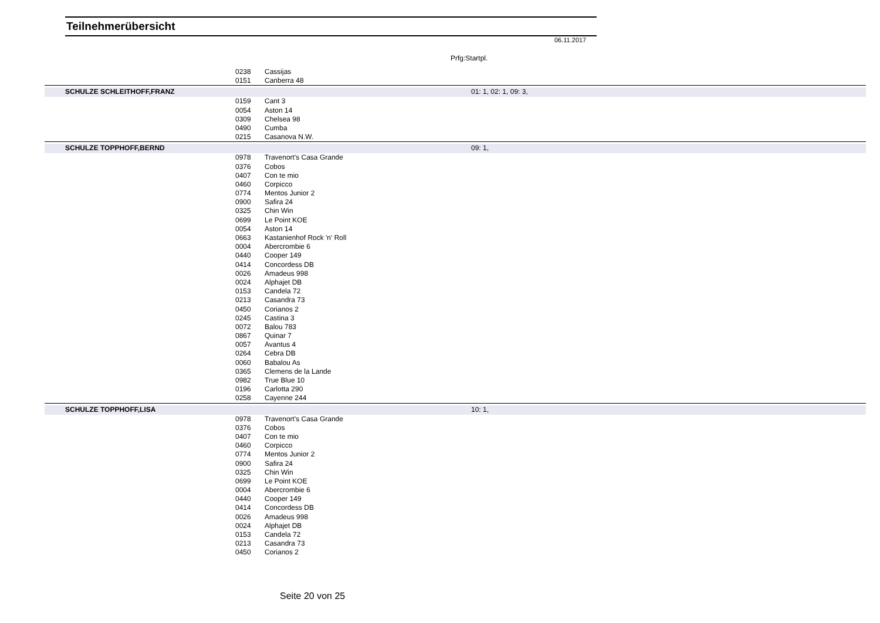Teilnehmerübersicht
06.11.2017
Prfg:Startpl.
| | 0238 | Cassijas | |
| | 0151 | Canberra 48 | |
| SCHULZE SCHLEITHOFF,FRANZ | | | 01: 1, 02: 1, 09: 3, |
| | 0159 | Cant 3 | |
| | 0054 | Aston 14 | |
| | 0309 | Chelsea 98 | |
| | 0490 | Cumba | |
| | 0215 | Casanova N.W. | |
| SCHULZE TOPPHOFF,BERND | | | 09: 1, |
| | 0978 | Travenort's Casa Grande | |
| | 0376 | Cobos | |
| | 0407 | Con te mio | |
| | 0460 | Corpicco | |
| | 0774 | Mentos Junior 2 | |
| | 0900 | Safira 24 | |
| | 0325 | Chin Win | |
| | 0699 | Le Point KOE | |
| | 0054 | Aston 14 | |
| | 0663 | Kastanienhof Rock 'n' Roll | |
| | 0004 | Abercrombie 6 | |
| | 0440 | Cooper 149 | |
| | 0414 | Concordess DB | |
| | 0026 | Amadeus 998 | |
| | 0024 | Alphajet DB | |
| | 0153 | Candela 72 | |
| | 0213 | Casandra 73 | |
| | 0450 | Corianos 2 | |
| | 0245 | Castina 3 | |
| | 0072 | Balou 783 | |
| | 0867 | Quinar 7 | |
| | 0057 | Avantus 4 | |
| | 0264 | Cebra DB | |
| | 0060 | Babalou As | |
| | 0365 | Clemens de la Lande | |
| | 0982 | True Blue 10 | |
| | 0196 | Carlotta 290 | |
| | 0258 | Cayenne 244 | |
| SCHULZE TOPPHOFF,LISA | | | 10: 1, |
| | 0978 | Travenort's Casa Grande | |
| | 0376 | Cobos | |
| | 0407 | Con te mio | |
| | 0460 | Corpicco | |
| | 0774 | Mentos Junior 2 | |
| | 0900 | Safira 24 | |
| | 0325 | Chin Win | |
| | 0699 | Le Point KOE | |
| | 0004 | Abercrombie 6 | |
| | 0440 | Cooper 149 | |
| | 0414 | Concordess DB | |
| | 0026 | Amadeus 998 | |
| | 0024 | Alphajet DB | |
| | 0153 | Candela 72 | |
| | 0213 | Casandra 73 | |
| | 0450 | Corianos 2 | |
Seite 20 von 25